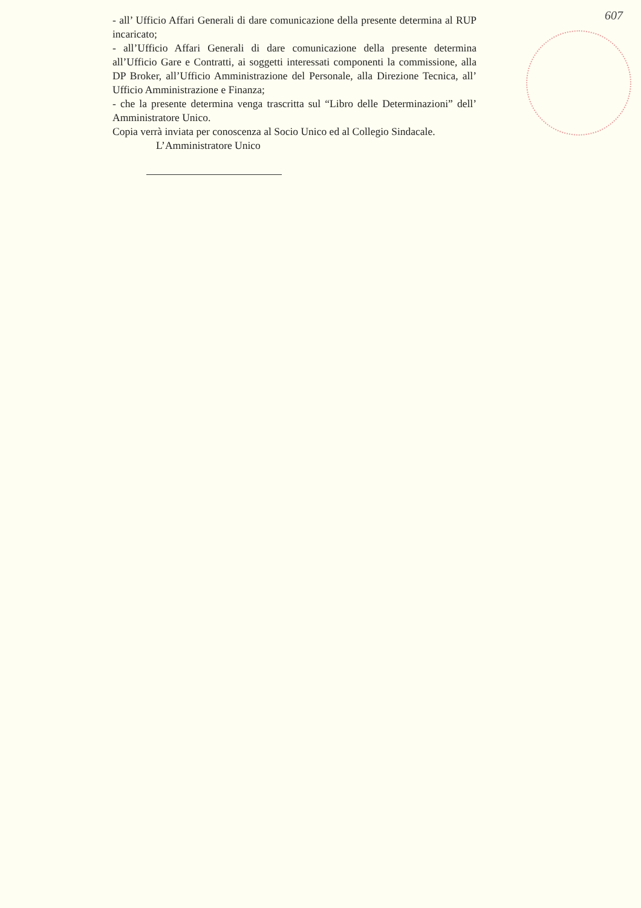607
- all’ Ufficio Affari Generali di dare comunicazione della presente determina al RUP incaricato;
- all’Ufficio Affari Generali di dare comunicazione della presente determina all’Ufficio Gare e Contratti, ai soggetti interessati componenti la commissione, alla DP Broker, all’Ufficio Amministrazione del Personale, alla Direzione Tecnica, all’ Ufficio Amministrazione e Finanza;
- che la presente determina venga trascritta sul “Libro delle Determinazioni” dell’ Amministratore Unico.
Copia verrà inviata per conoscenza al Socio Unico ed al Collegio Sindacale.
L’Amministratore Unico